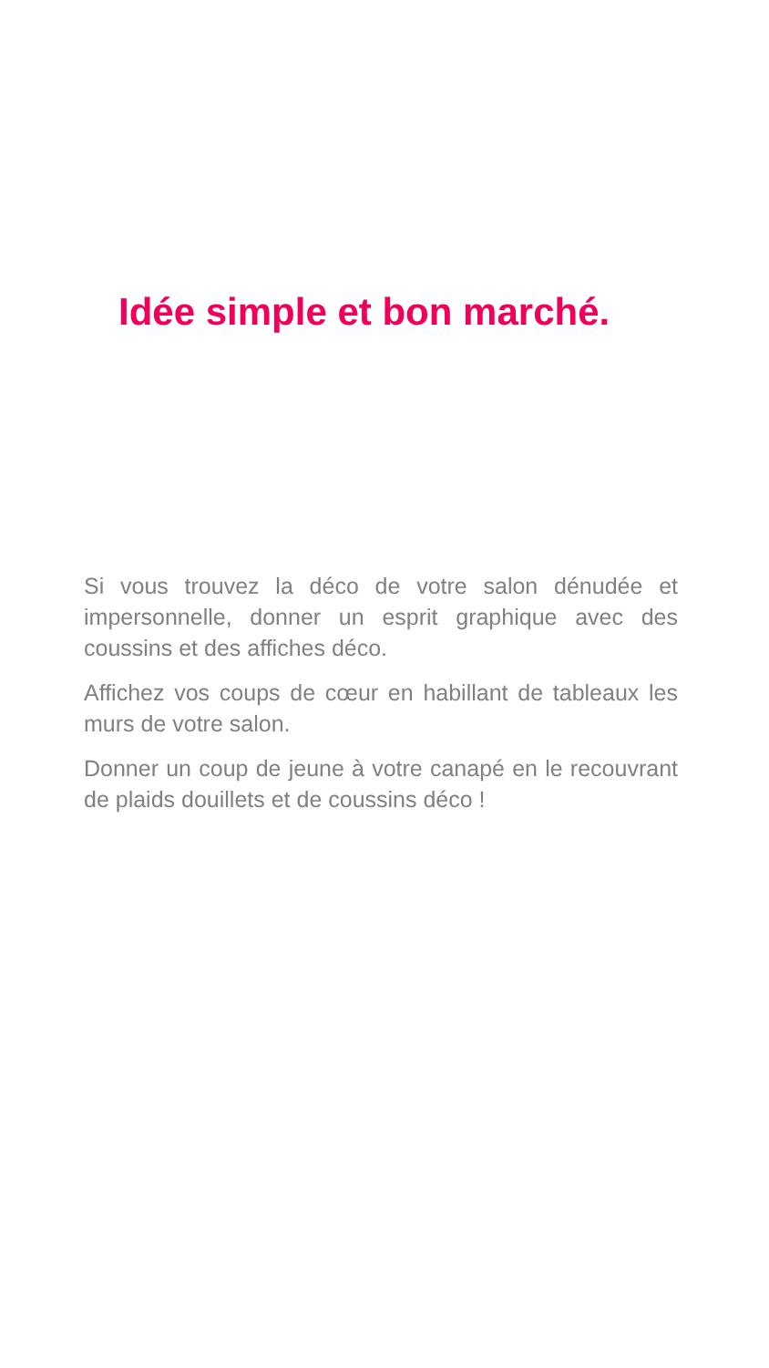Idée simple et bon marché.
Si vous trouvez la déco de votre salon dénudée et impersonnelle, donner un esprit graphique avec des coussins et des affiches déco.
Affichez vos coups de cœur en habillant de tableaux les murs de votre salon.
Donner un coup de jeune à votre canapé en le recouvrant de plaids douillets et de coussins déco !